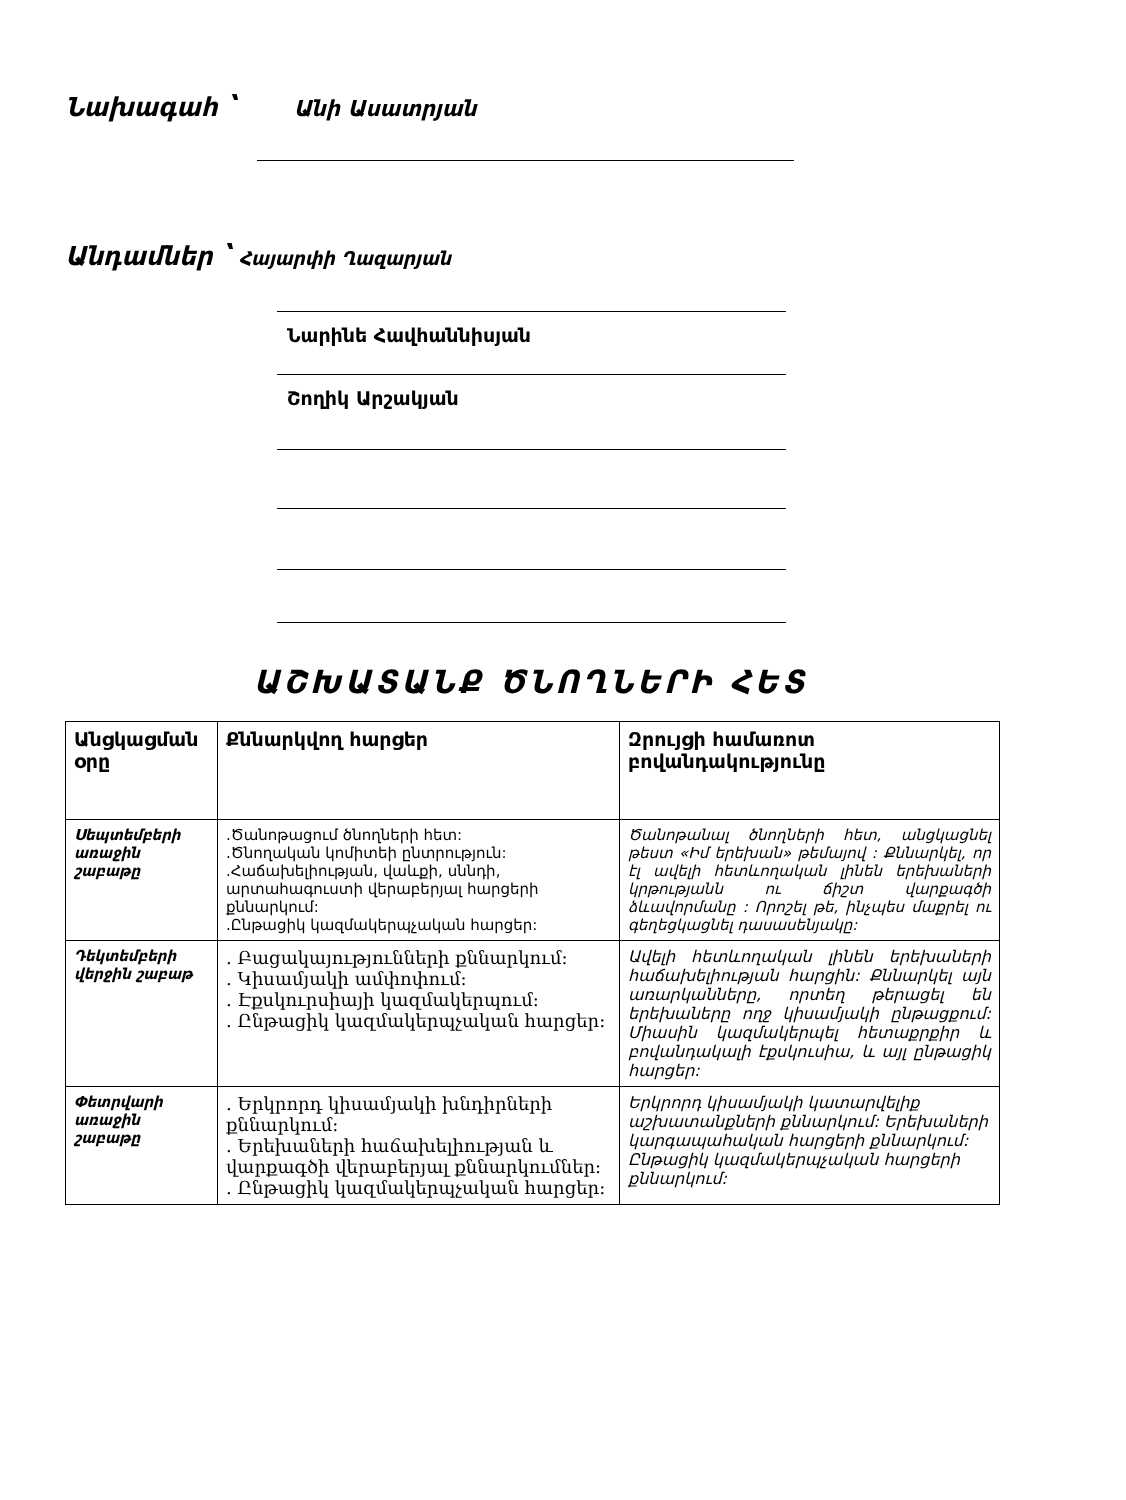Նախագահ ՝ Անի Ասատրյան
Անդամներ ՝ Հայարփի Ղազարյան
Նարինե Հավհաննիսյան
Շողիկ Արշակյան
ԱՇԽԱՏԱՆՔ ԾՆՈՂՆԵՐԻ ՀԵՏ
| Անցկացման օրը | Քննարկվող հարցեր | Զրույցի համառոտ բովանդակությունը |
| --- | --- | --- |
| Սեպտեմբերի առաջին շաբաթը | .Ծանոթացում ծնողների հետ: .Ծնողական կոմիտեի ընտրություն: .Հաճախելիության, վաևքի, սննդի, արտահագուստի վերաբերյալ հարցերի քննարկում: .Ընթացիկ կազմակերպչական հարցեր: | Ծանոթանալ ծնողների հետ, անցկացնել թեստ «Իմ երեխան» թեմայով : Քննարկել, որ էլ ավելի հետևողական լինեն երեխաների կրթությանն ու ճիշտ վարքագծի ձևավորմանը : Որոշել թե, ինչպես մաքրել ու գեղեցկացնել դասասենյակը: |
| Դեկտեմբերի վերջին շաբաթ | . Բացակայությունների քննարկում: . Կիսամյակի ամփոփում: . Էքսկուրսիայի կազմակերպում: . Ընթացիկ կազմակերպչական հարցեր: | Ավելի հետևողական լինեն երեխաների հաճախելիության հարցին: Քննարկել այն առարկանները, որտեղ թերացել են երեխաները ողջ կիսամյակի ընթացքում: Միասին կազմակերպել հետաքրքիր և բովանդակալի էքսկուսիա, և այլ ընթացիկ հարցեր: |
| Փետրվարի առաջին շաբաթը | . Երկրորդ կիսամյակի խնդիրների քննարկում: . Երեխաների հաճախելիության և վարքագծի վերաբերյալ քննարկումներ: . Ընթացիկ կազմակերպչական հարցեր: | Երկրորդ կիսամյակի կատարվելիք աշխատանքների քննարկում: Երեխաների կարգապահական հարցերի քննարկում: Ընթացիկ կազմակերպչական հարցերի քննարկում: |